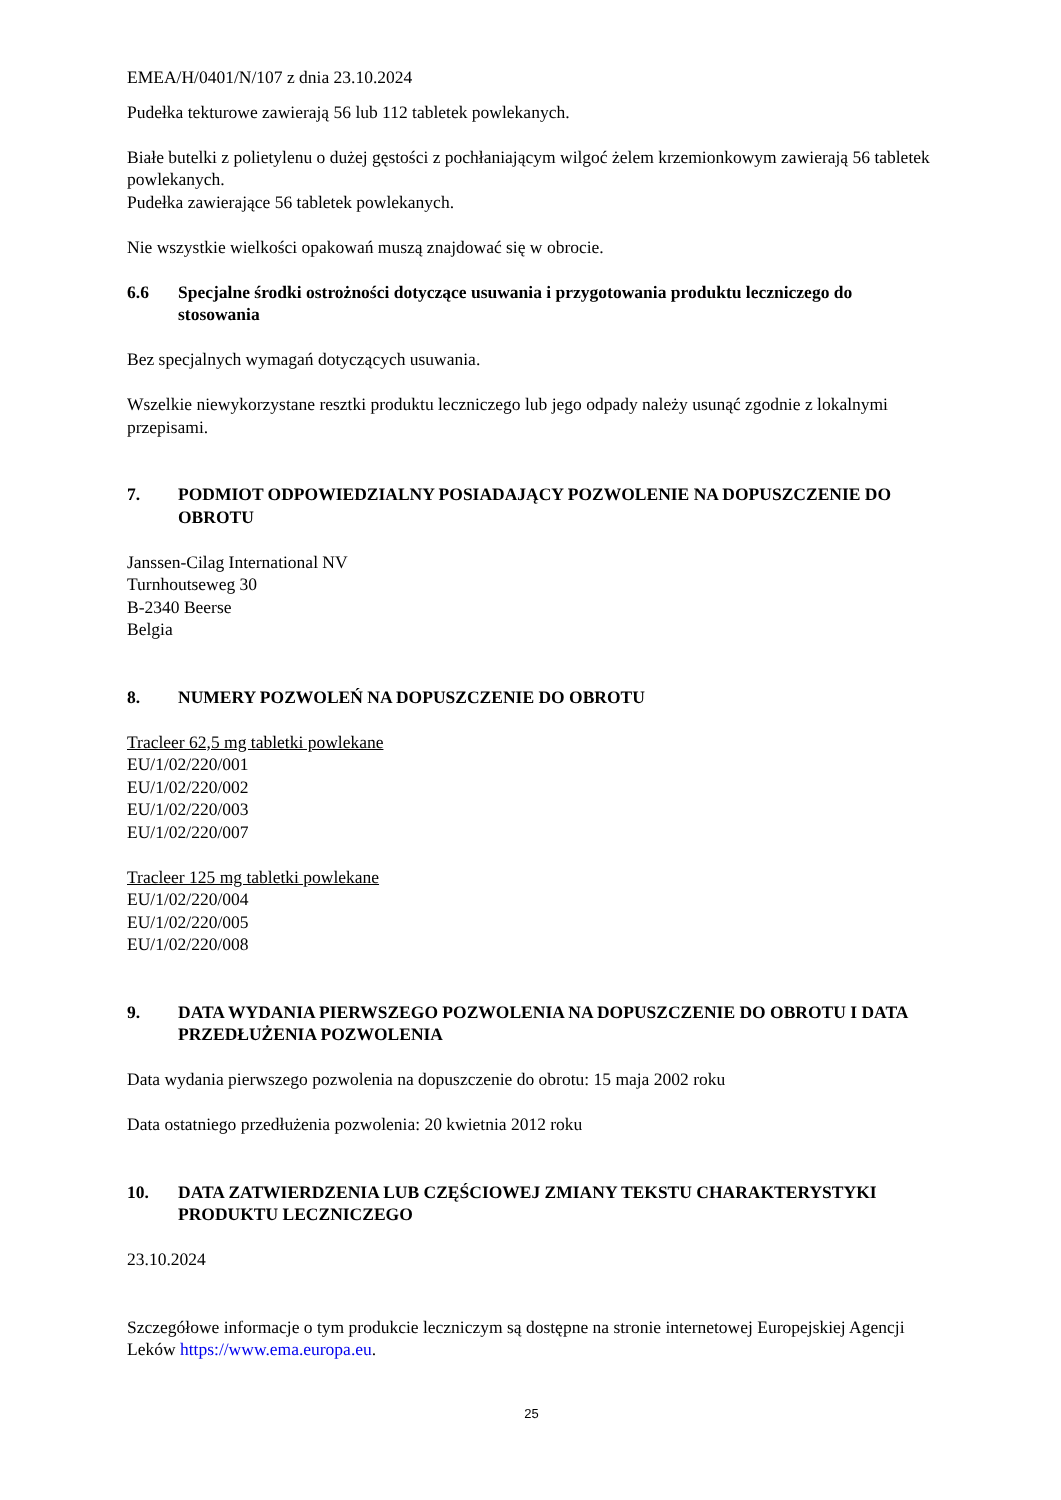EMEA/H/0401/N/107 z dnia 23.10.2024
Pudełka tekturowe zawierają 56 lub 112 tabletek powlekanych.
Białe butelki z polietylenu o dużej gęstości z pochłaniającym wilgoć żelem krzemionkowym zawierają 56 tabletek powlekanych.
Pudełka zawierające 56 tabletek powlekanych.
Nie wszystkie wielkości opakowań muszą znajdować się w obrocie.
6.6 Specjalne środki ostrożności dotyczące usuwania i przygotowania produktu leczniczego do stosowania
Bez specjalnych wymagań dotyczących usuwania.
Wszelkie niewykorzystane resztki produktu leczniczego lub jego odpady należy usunąć zgodnie z lokalnymi przepisami.
7. PODMIOT ODPOWIEDZIALNY POSIADAJĄCY POZWOLENIE NA DOPUSZCZENIE DO OBROTU
Janssen-Cilag International NV
Turnhoutseweg 30
B-2340 Beerse
Belgia
8. NUMERY POZWOLEŃ NA DOPUSZCZENIE DO OBROTU
Tracleer 62,5 mg tabletki powlekane
EU/1/02/220/001
EU/1/02/220/002
EU/1/02/220/003
EU/1/02/220/007
Tracleer 125 mg tabletki powlekane
EU/1/02/220/004
EU/1/02/220/005
EU/1/02/220/008
9. DATA WYDANIA PIERWSZEGO POZWOLENIA NA DOPUSZCZENIE DO OBROTU I DATA PRZEDŁUŻENIA POZWOLENIA
Data wydania pierwszego pozwolenia na dopuszczenie do obrotu: 15 maja 2002 roku
Data ostatniego przedłużenia pozwolenia: 20 kwietnia 2012 roku
10. DATA ZATWIERDZENIA LUB CZĘŚCIOWEJ ZMIANY TEKSTU CHARAKTERYSTYKI PRODUKTU LECZNICZEGO
23.10.2024
Szczegółowe informacje o tym produkcie leczniczym są dostępne na stronie internetowej Europejskiej Agencji Leków https://www.ema.europa.eu.
25